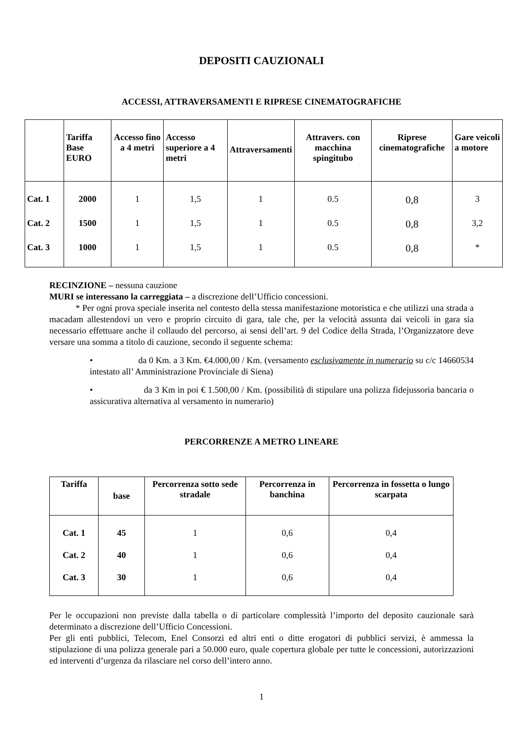DEPOSITI CAUZIONALI
ACCESSI, ATTRAVERSAMENTI E RIPRESE CINEMATOGRAFICHE
| | Tariffa Base EURO | Accesso fino a 4 metri | Accesso superiore a 4 metri | Attraversamenti | Attravers. con macchina spingitubo | Riprese cinematografiche | Gare veicoli a motore |
| --- | --- | --- | --- | --- | --- | --- | --- |
| Cat. 1 | 2000 | 1 | 1,5 | 1 | 0.5 | 0,8 | 3 |
| Cat. 2 | 1500 | 1 | 1,5 | 1 | 0.5 | 0,8 | 3,2 |
| Cat. 3 | 1000 | 1 | 1,5 | 1 | 0.5 | 0,8 | * |
RECINZIONE – nessuna cauzione
MURI se interessano la carreggiata – a discrezione dell’Ufficio concessioni.
* Per ogni prova speciale inserita nel contesto della stessa manifestazione motoristica e che utilizzi una strada a macadam allestendovi un vero e proprio circuito di gara, tale che, per la velocità assunta dai veicoli in gara sia necessario effettuare anche il collaudo del percorso, ai sensi dell’art. 9 del Codice della Strada, l’Organizzatore deve versare una somma a titolo di cauzione, secondo il seguente schema:
• da 0 Km. a 3 Km. €4.000,00 / Km. (versamento esclusivamente in numerario su c/c 14660534 intestato all’ Amministrazione Provinciale di Siena)
• da 3 Km in poi € 1.500,00 / Km. (possibilità di stipulare una polizza fidejussoria bancaria o assicurativa alternativa al versamento in numerario)
PERCORRENZE A METRO LINEARE
| Tariffa | base | Percorrenza sotto sede stradale | Percorrenza in banchina | Percorrenza in fossetta o lungo scarpata |
| --- | --- | --- | --- | --- |
| Cat. 1 | 45 | 1 | 0,6 | 0,4 |
| Cat. 2 | 40 | 1 | 0,6 | 0,4 |
| Cat. 3 | 30 | 1 | 0,6 | 0,4 |
Per le occupazioni non previste dalla tabella o di particolare complessità l’importo del deposito cauzionale sarà determinato a discrezione dell’Ufficio Concessioni.
Per gli enti pubblici, Telecom, Enel Consorzi ed altri enti o ditte erogatori di pubblici servizi, è ammessa la stipulazione di una polizza generale pari a 50.000 euro, quale copertura globale per tutte le concessioni, autorizzazioni ed interventi d’urgenza da rilasciare nel corso dell’intero anno.
1